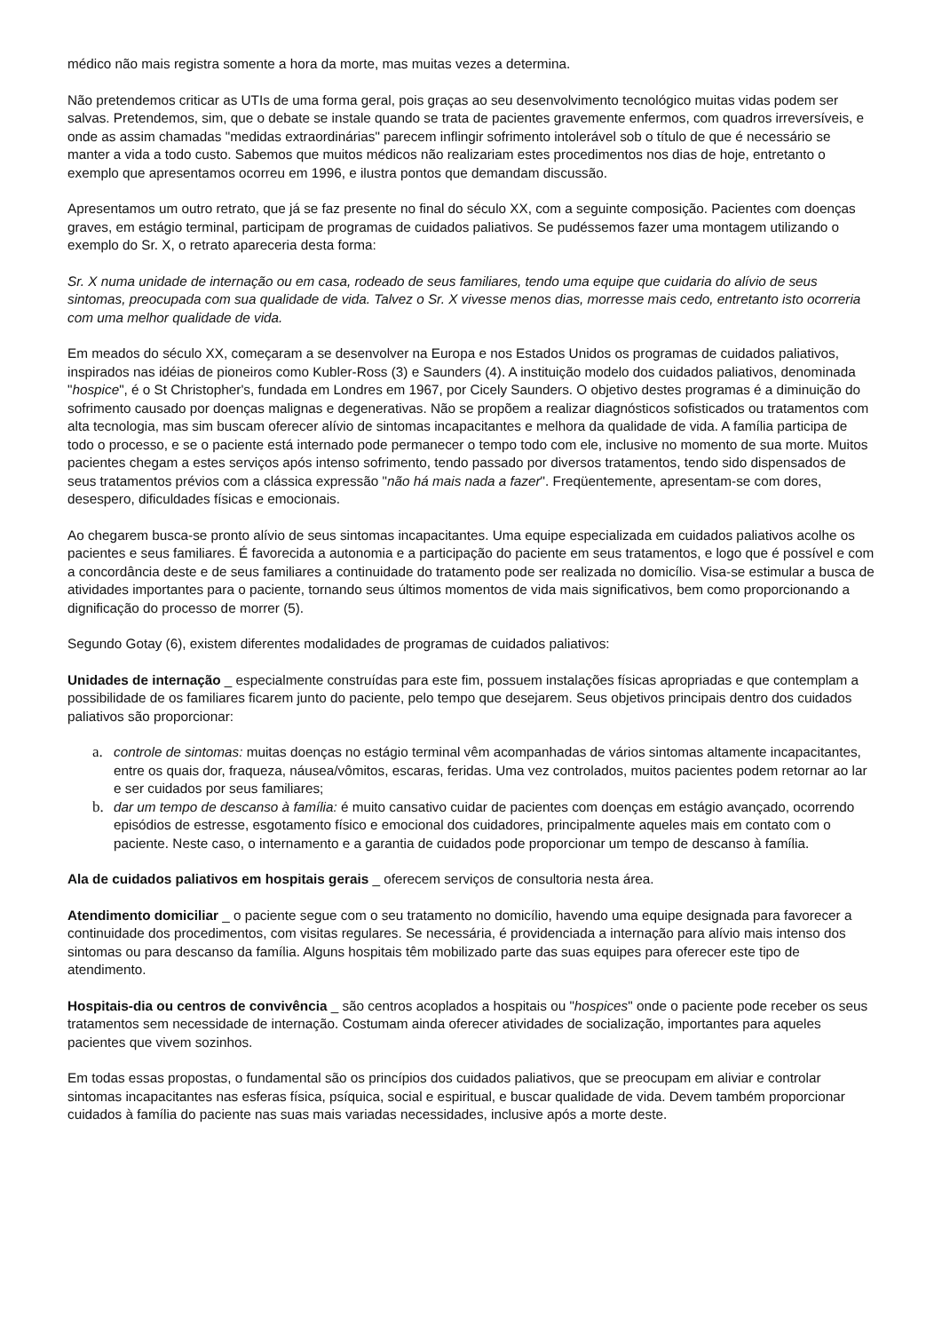médico não mais registra somente a hora da morte, mas muitas vezes a determina.
Não pretendemos criticar as UTIs de uma forma geral, pois graças ao seu desenvolvimento tecnológico muitas vidas podem ser salvas. Pretendemos, sim, que o debate se instale quando se trata de pacientes gravemente enfermos, com quadros irreversíveis, e onde as assim chamadas "medidas extraordinárias" parecem inflingir sofrimento intolerável sob o título de que é necessário se manter a vida a todo custo. Sabemos que muitos médicos não realizariam estes procedimentos nos dias de hoje, entretanto o exemplo que apresentamos ocorreu em 1996, e ilustra pontos que demandam discussão.
Apresentamos um outro retrato, que já se faz presente no final do século XX, com a seguinte composição. Pacientes com doenças graves, em estágio terminal, participam de programas de cuidados paliativos. Se pudéssemos fazer uma montagem utilizando o exemplo do Sr. X, o retrato apareceria desta forma:
Sr. X numa unidade de internação ou em casa, rodeado de seus familiares, tendo uma equipe que cuidaria do alívio de seus sintomas, preocupada com sua qualidade de vida. Talvez o Sr. X vivesse menos dias, morresse mais cedo, entretanto isto ocorreria com uma melhor qualidade de vida.
Em meados do século XX, começaram a se desenvolver na Europa e nos Estados Unidos os programas de cuidados paliativos, inspirados nas idéias de pioneiros como Kubler-Ross (3) e Saunders (4). A instituição modelo dos cuidados paliativos, denominada "hospice", é o St Christopher's, fundada em Londres em 1967, por Cicely Saunders. O objetivo destes programas é a diminuição do sofrimento causado por doenças malignas e degenerativas. Não se propõem a realizar diagnósticos sofisticados ou tratamentos com alta tecnologia, mas sim buscam oferecer alívio de sintomas incapacitantes e melhora da qualidade de vida. A família participa de todo o processo, e se o paciente está internado pode permanecer o tempo todo com ele, inclusive no momento de sua morte. Muitos pacientes chegam a estes serviços após intenso sofrimento, tendo passado por diversos tratamentos, tendo sido dispensados de seus tratamentos prévios com a clássica expressão "não há mais nada a fazer". Freqüentemente, apresentam-se com dores, desespero, dificuldades físicas e emocionais.
Ao chegarem busca-se pronto alívio de seus sintomas incapacitantes. Uma equipe especializada em cuidados paliativos acolhe os pacientes e seus familiares. É favorecida a autonomia e a participação do paciente em seus tratamentos, e logo que é possível e com a concordância deste e de seus familiares a continuidade do tratamento pode ser realizada no domicílio. Visa-se estimular a busca de atividades importantes para o paciente, tornando seus últimos momentos de vida mais significativos, bem como proporcionando a dignificação do processo de morrer (5).
Segundo Gotay (6), existem diferentes modalidades de programas de cuidados paliativos:
Unidades de internação _ especialmente construídas para este fim, possuem instalações físicas apropriadas e que contemplam a possibilidade de os familiares ficarem junto do paciente, pelo tempo que desejarem. Seus objetivos principais dentro dos cuidados paliativos são proporcionar:
a. controle de sintomas: muitas doenças no estágio terminal vêm acompanhadas de vários sintomas altamente incapacitantes, entre os quais dor, fraqueza, náusea/vômitos, escaras, feridas. Uma vez controlados, muitos pacientes podem retornar ao lar e ser cuidados por seus familiares;
b. dar um tempo de descanso à família: é muito cansativo cuidar de pacientes com doenças em estágio avançado, ocorrendo episódios de estresse, esgotamento físico e emocional dos cuidadores, principalmente aqueles mais em contato com o paciente. Neste caso, o internamento e a garantia de cuidados pode proporcionar um tempo de descanso à família.
Ala de cuidados paliativos em hospitais gerais _ oferecem serviços de consultoria nesta área.
Atendimento domiciliar _ o paciente segue com o seu tratamento no domicílio, havendo uma equipe designada para favorecer a continuidade dos procedimentos, com visitas regulares. Se necessária, é providenciada a internação para alívio mais intenso dos sintomas ou para descanso da família. Alguns hospitais têm mobilizado parte das suas equipes para oferecer este tipo de atendimento.
Hospitais-dia ou centros de convivência _ são centros acoplados a hospitais ou "hospices" onde o paciente pode receber os seus tratamentos sem necessidade de internação. Costumam ainda oferecer atividades de socialização, importantes para aqueles pacientes que vivem sozinhos.
Em todas essas propostas, o fundamental são os princípios dos cuidados paliativos, que se preocupam em aliviar e controlar sintomas incapacitantes nas esferas física, psíquica, social e espiritual, e buscar qualidade de vida. Devem também proporcionar cuidados à família do paciente nas suas mais variadas necessidades, inclusive após a morte deste.